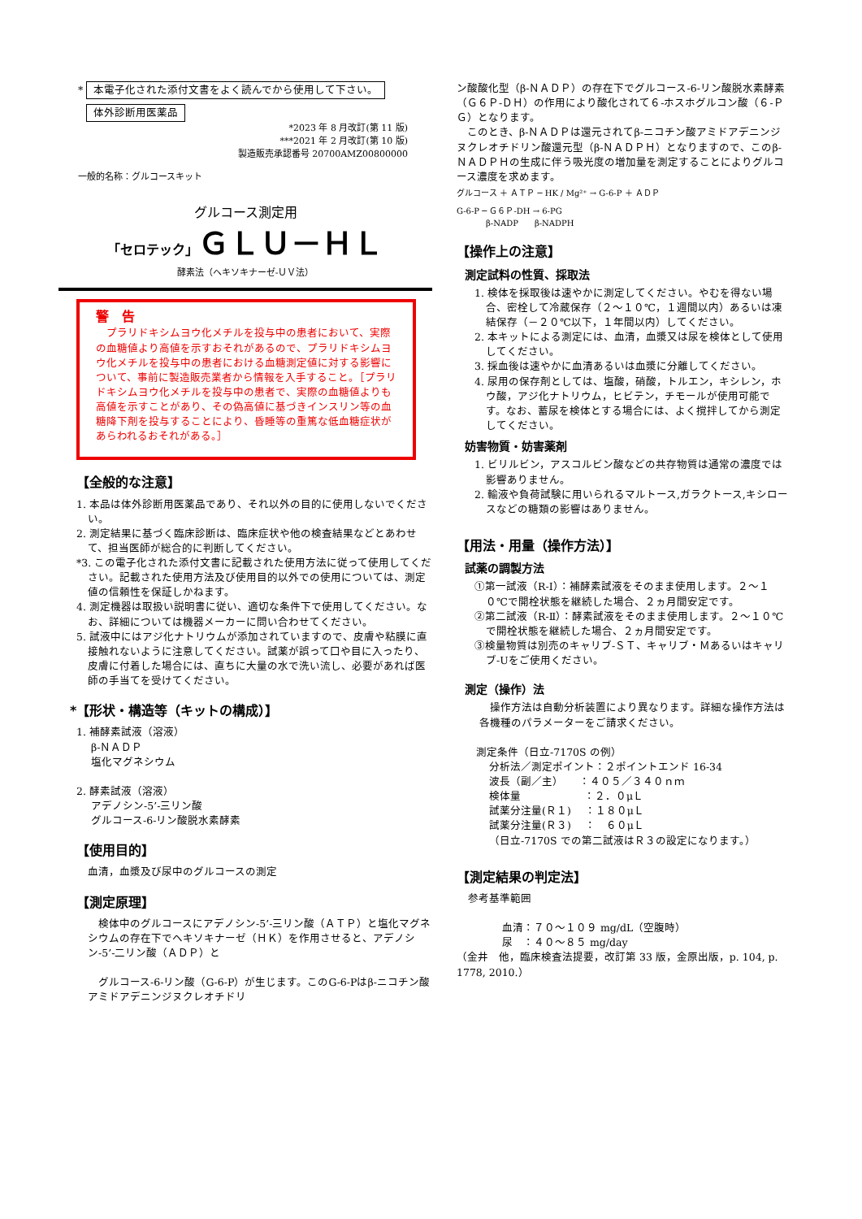* 本電子化された添付文書をよく読んでから使用して下さい。
体外診断用医薬品
*2023 年 8 月改訂(第 11 版)
***2021 年 2 月改訂(第 10 版)
製造販売承認番号 20700AMZ00800000
一般的名称：グルコースキット
グルコース測定用
「セロテック」ＧＬＵ－ＨＬ
酵素法（ヘキソキナーゼ-ＵＶ法）
警　告
　プラリドキシムヨウ化メチルを投与中の患者において、実際の血糖値より高値を示すおそれがあるので、プラリドキシムヨウ化メチルを投与中の患者における血糖測定値に対する影響について、事前に製造販売業者から情報を入手すること。［プラリドキシムヨウ化メチルを投与中の患者で、実際の血糖値よりも高値を示すことがあり、その偽高値に基づきインスリン等の血糖降下剤を投与することにより、昏睡等の重篤な低血糖症状があらわれるおそれがある。］
【全般的な注意】
1. 本品は体外診断用医薬品であり、それ以外の目的に使用しないでください。
2. 測定結果に基づく臨床診断は、臨床症状や他の検査結果などとあわせて、担当医師が総合的に判断してください。
*3. この電子化された添付文書に記載された使用方法に従って使用してください。記載された使用方法及び使用目的以外での使用については、測定値の信頼性を保証しかねます。
4. 測定機器は取扱い説明書に従い、適切な条件下で使用してください。なお、詳細については機器メーカーに問い合わせてください。
5. 試液中にはアジ化ナトリウムが添加されていますので、皮膚や粘膜に直接触れないように注意してください。試薬が誤って口や目に入ったり、皮膚に付着した場合には、直ちに大量の水で洗い流し、必要があれば医師の手当てを受けてください。
*【形状・構造等（キットの構成）】
1. 補酵素試液（溶液）
β-ＮＡＤＰ
塩化マグネシウム
2. 酵素試液（溶液）
アデノシン-5’-三リン酸
グルコース-6-リン酸脱水素酵素
【使用目的】
血清，血漿及び尿中のグルコースの測定
【測定原理】
　検体中のグルコースにアデノシン-5’-三リン酸（ＡＴＰ）と塩化マグネシウムの存在下でヘキソキナーゼ（ＨＫ）を作用させると、アデノシン-5’-二リン酸（ＡＤＰ）と
　グルコース-6-リン酸（G-6-P）が生じます。このG-6-Pはβ-ニコチン酸アミドアデニンジヌクレオチドリ
ン酸酸化型（β-ＮＡＤＰ）の存在下でグルコース-6-リン酸脱水素酵素（Ｇ６Ｐ-ＤＨ）の作用により酸化されて６-ホスホグルコン酸（６-ＰＧ）となります。
　このとき、β-ＮＡＤＰは還元されてβ-ニコチン酸アミドアデニンジヌクレオチドリン酸還元型（β-ＮＡＤＰＨ）となりますので、このβ-ＮＡＤＰＨの生成に伴う吸光度の増加量を測定することによりグルコース濃度を求めます。
グルコース ＋ ＡＴＰ ─ HK / Mg²⁺ → G-6-P ＋ ＡＤＰ
G-6-P ─ Ｇ６Ｐ-DH → 6-PG
β-NADP　　β-NADPH
【操作上の注意】
測定試料の性質、採取法
1. 検体を採取後は速やかに測定してください。やむを得ない場合、密栓して冷蔵保存（２～１０℃，１週間以内）あるいは凍結保存（－２０℃以下，１年間以内）してください。
2. 本キットによる測定には、血清，血漿又は尿を検体として使用してください。
3. 採血後は速やかに血清あるいは血漿に分離してください。
4. 尿用の保存剤としては、塩酸，硝酸，トルエン，キシレン，ホウ酸，アジ化ナトリウム，ヒビテン，チモールが使用可能です。なお、蓄尿を検体とする場合には、よく撹拌してから測定してください。
妨害物質・妨害薬剤
1. ビリルビン，アスコルビン酸などの共存物質は通常の濃度では影響ありません。
2. 輸液や負荷試験に用いられるマルトース,ガラクトース,キシロースなどの糖類の影響はありません。
【用法・用量（操作方法）】
試薬の調製方法
①第一試液（R-Ⅰ）：補酵素試液をそのまま使用します。２～１０℃で開栓状態を継続した場合、２ヵ月間安定です。
②第二試液（R-Ⅱ）：酵素試液をそのまま使用します。２～１０℃で開栓状態を継続した場合、２ヵ月間安定です。
③検量物質は別売のキャリブ-ＳＴ、キャリブ・Ｍあるいはキャリブ-Uをご使用ください。
測定（操作）法
　操作方法は自動分析装置により異なります。詳細な操作方法は各機種のパラメーターをご請求ください。
測定条件（日立-7170S の例）
分析法／測定ポイント：２ポイントエンド 16-34
波長（副／主）　　：４０５／３４０ｎｍ
検体量　　　　　　：２．０μＬ
試薬分注量(Ｒ１)　 ：１８０μＬ
試薬分注量(Ｒ３)　 ：　６０μＬ
（日立-7170S での第二試液はＲ３の設定になります。）
【測定結果の判定法】
参考基準範囲
血清：７０～１０９ mg/dL（空腹時）
尿　：４０～８５ mg/day
（金井　他，臨床検査法提要，改訂第 33 版，金原出版，p. 104, p. 1778, 2010.）